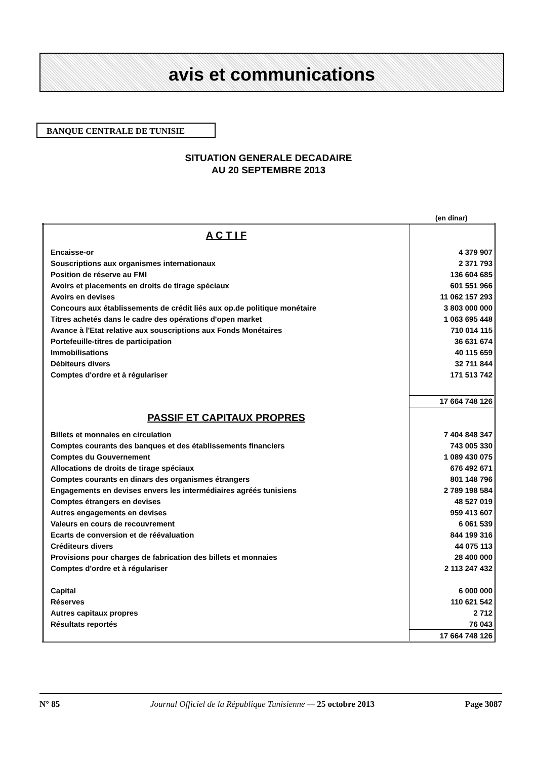avis et communications
BANQUE CENTRALE DE TUNISIE
SITUATION GENERALE DECADAIRE
AU 20 SEPTEMBRE 2013
(en dinar)
| A C T I F | |
| Encaisse-or | 4 379 907 |
| Souscriptions aux organismes internationaux | 2 371 793 |
| Position de réserve au FMI | 136 604 685 |
| Avoirs et placements en droits de tirage spéciaux | 601 551 966 |
| Avoirs en devises | 11 062 157 293 |
| Concours aux établissements de crédit liés aux op.de politique monétaire | 3 803 000 000 |
| Titres achetés dans le cadre des opérations d'open market | 1 063 695 448 |
| Avance à l'Etat relative aux souscriptions aux Fonds Monétaires | 710 014 115 |
| Portefeuille-titres de participation | 36 631 674 |
| Immobilisations | 40 115 659 |
| Débiteurs divers | 32 711 844 |
| Comptes d'ordre et à régulariser | 171 513 742 |
| | 17 664 748 126 |
| PASSIF ET CAPITAUX PROPRES | |
| Billets et monnaies en circulation | 7 404 848 347 |
| Comptes courants des banques et des établissements financiers | 743 005 330 |
| Comptes du Gouvernement | 1 089 430 075 |
| Allocations de droits de tirage spéciaux | 676 492 671 |
| Comptes courants en dinars des organismes étrangers | 801 148 796 |
| Engagements en devises envers les intermédiaires agréés tunisiens | 2 789 198 584 |
| Comptes étrangers en devises | 48 527 019 |
| Autres engagements en devises | 959 413 607 |
| Valeurs en cours de recouvrement | 6 061 539 |
| Ecarts de conversion et de réévaluation | 844 199 316 |
| Créditeurs divers | 44 075 113 |
| Provisions pour charges de fabrication des billets et monnaies | 28 400 000 |
| Comptes d'ordre et à régulariser | 2 113 247 432 |
| Capital | 6 000 000 |
| Réserves | 110 621 542 |
| Autres capitaux propres | 2 712 |
| Résultats reportés | 76 043 |
| | 17 664 748 126 |
N° 85 Journal Officiel de la République Tunisienne — 25 octobre 2013 Page 3087